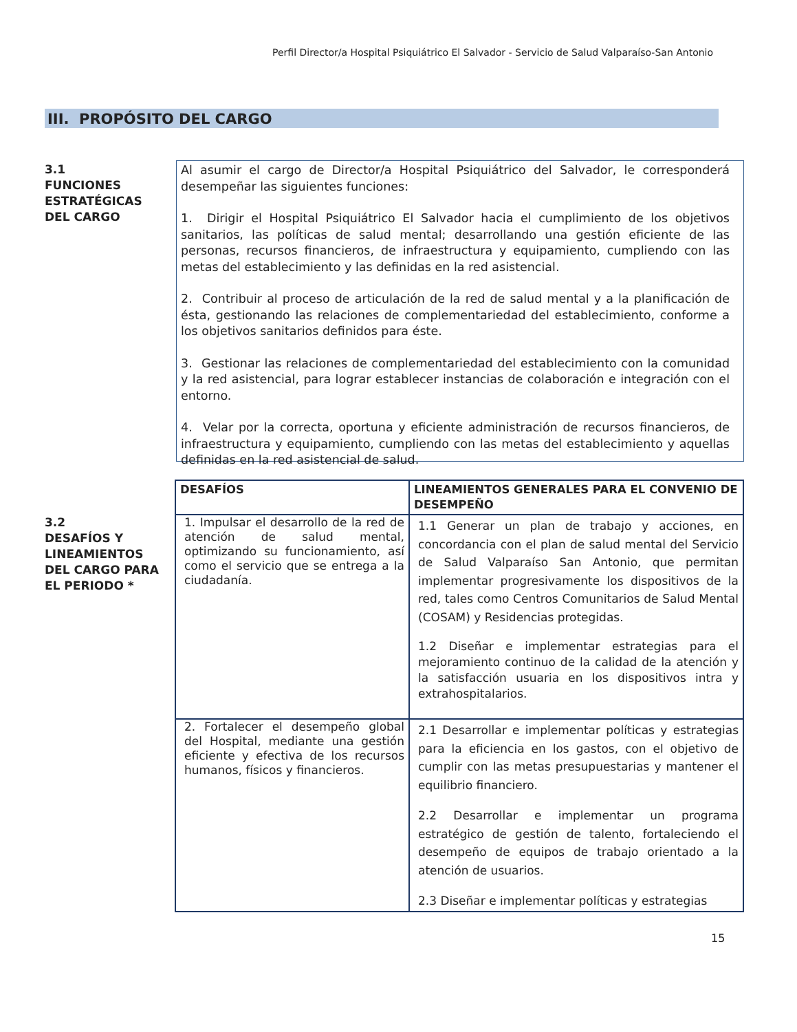Perfil Director/a Hospital Psiquiátrico El Salvador - Servicio de Salud Valparaíso-San Antonio
III. PROPÓSITO DEL CARGO
3.1
FUNCIONES ESTRATÉGICAS DEL CARGO
Al asumir el cargo de Director/a Hospital Psiquiátrico del Salvador, le corresponderá desempeñar las siguientes funciones:
1. Dirigir el Hospital Psiquiátrico El Salvador hacia el cumplimiento de los objetivos sanitarios, las políticas de salud mental; desarrollando una gestión eficiente de las personas, recursos financieros, de infraestructura y equipamiento, cumpliendo con las metas del establecimiento y las definidas en la red asistencial.
2. Contribuir al proceso de articulación de la red de salud mental y a la planificación de ésta, gestionando las relaciones de complementariedad del establecimiento, conforme a los objetivos sanitarios definidos para éste.
3. Gestionar las relaciones de complementariedad del establecimiento con la comunidad y la red asistencial, para lograr establecer instancias de colaboración e integración con el entorno.
4. Velar por la correcta, oportuna y eficiente administración de recursos financieros, de infraestructura y equipamiento, cumpliendo con las metas del establecimiento y aquellas definidas en la red asistencial de salud.
3.2
DESAFÍOS Y LINEAMIENTOS DEL CARGO PARA EL PERIODO *
| DESAFÍOS | LINEAMIENTOS GENERALES PARA EL CONVENIO DE DESEMPEÑO |
| --- | --- |
| 1. Impulsar el desarrollo de la red de atención de salud mental, optimizando su funcionamiento, así como el servicio que se entrega a la ciudadanía. | 1.1 Generar un plan de trabajo y acciones, en concordancia con el plan de salud mental del Servicio de Salud Valparaíso San Antonio, que permitan implementar progresivamente los dispositivos de la red, tales como Centros Comunitarios de Salud Mental (COSAM) y Residencias protegidas. 1.2 Diseñar e implementar estrategias para el mejoramiento continuo de la calidad de la atención y la satisfacción usuaria en los dispositivos intra y extrahospitalarios. |
| 2. Fortalecer el desempeño global del Hospital, mediante una gestión eficiente y efectiva de los recursos humanos, físicos y financieros. | 2.1 Desarrollar e implementar políticas y estrategias para la eficiencia en los gastos, con el objetivo de cumplir con las metas presupuestarias y mantener el equilibrio financiero. 2.2 Desarrollar e implementar un programa estratégico de gestión de talento, fortaleciendo el desempeño de equipos de trabajo orientado a la atención de usuarios. 2.3 Diseñar e implementar políticas y estrategias |
15